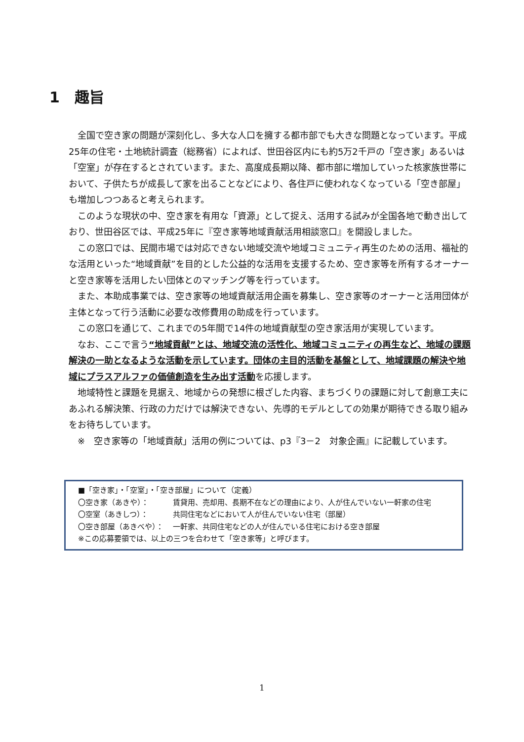1　趣旨
全国で空き家の問題が深刻化し、多大な人口を擁する都市部でも大きな問題となっています。平成25年の住宅・土地統計調査（総務省）によれば、世田谷区内にも約5万2千戸の「空き家」あるいは「空室」が存在するとされています。また、高度成長期以降、都市部に増加していった核家族世帯において、子供たちが成長して家を出ることなどにより、各住戸に使われなくなっている「空き部屋」も増加しつつあると考えられます。
このような現状の中、空き家を有用な「資源」として捉え、活用する試みが全国各地で動き出しており、世田谷区では、平成25年に『空き家等地域貢献活用相談窓口』を開設しました。
この窓口では、民間市場では対応できない地域交流や地域コミュニティ再生のための活用、福祉的な活用といった“地域貢献”を目的とした公益的な活用を支援するため、空き家等を所有するオーナーと空き家等を活用したい団体とのマッチング等を行っています。
また、本助成事業では、空き家等の地域貢献活用企画を募集し、空き家等のオーナーと活用団体が主体となって行う活動に必要な改修費用の助成を行っています。
この窓口を通じて、これまでの5年間で14件の地域貢献型の空き家活用が実現しています。
なお、ここで言う“地域貢献”とは、地域交流の活性化、地域コミュニティの再生など、地域の課題解決の一助となるような活動を示しています。団体の主目的活動を基盤として、地域課題の解決や地域にプラスアルファの価値創造を生み出す活動を応援します。
地域特性と課題を見据え、地域からの発想に根ざした内容、まちづくりの課題に対して創意工夫にあふれる解決策、行政の力だけでは解決できない、先導的モデルとしての効果が期待できる取り組みをお待ちしています。
※　空き家等の「地域貢献」活用の例については、p3『3－2　対象企画』に記載しています。
■「空き家」・「空室」・「空き部屋」について（定義）
〇空き家（あきや）： 賃貸用、売却用、長期不在などの理由により、人が住んでいない一軒家の住宅
〇空室（あきしつ）： 共同住宅などにおいて人が住んでいない住宅（部屋）
〇空き部屋（あきべや）： 一軒家、共同住宅などの人が住んでいる住宅における空き部屋
※この応募要領では、以上の三つを合わせて「空き家等」と呼びます。
1